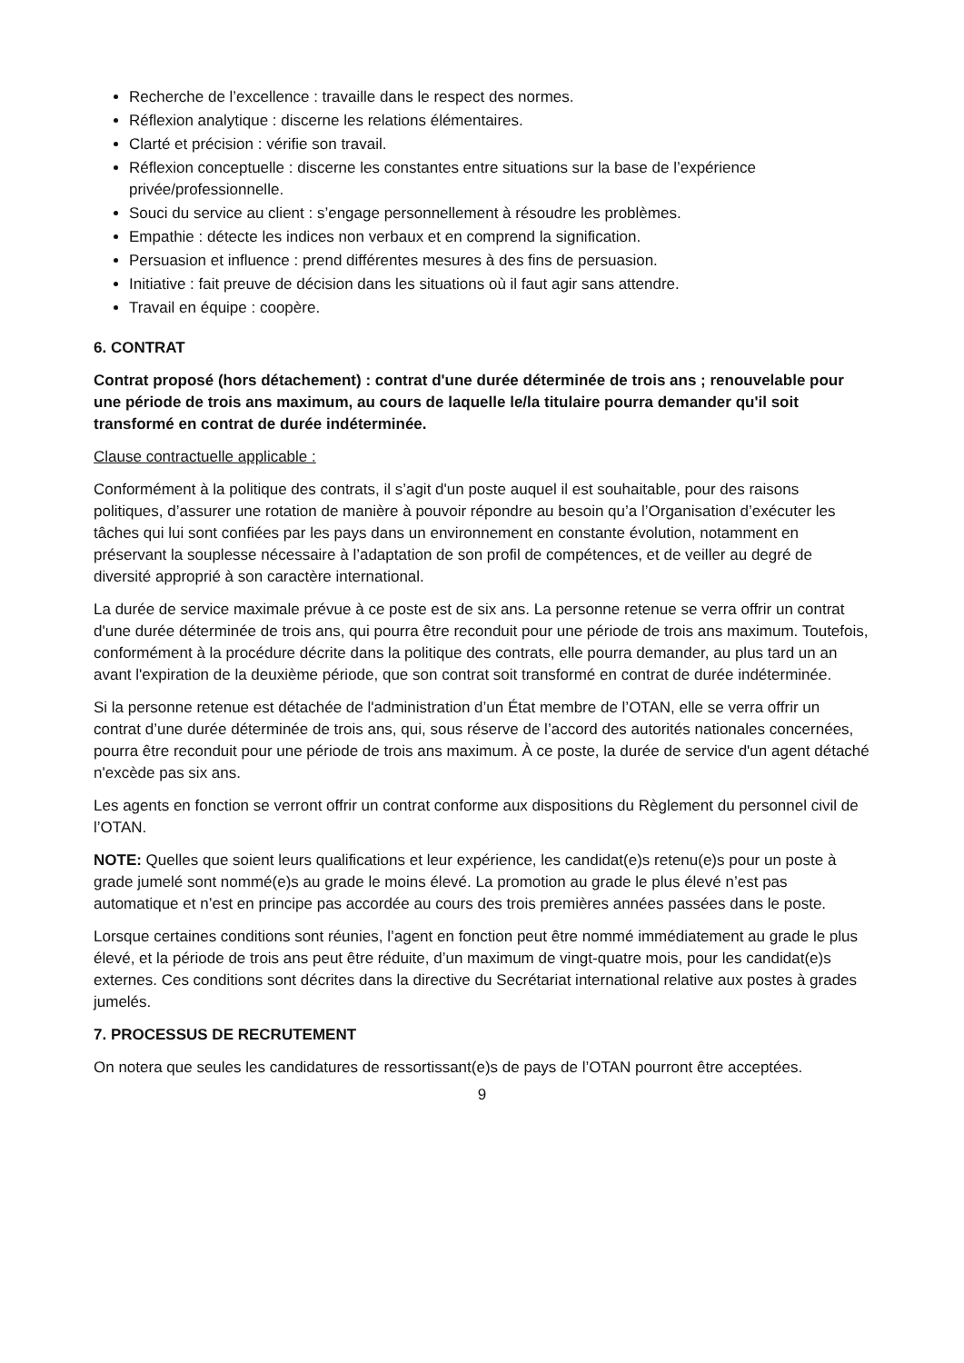Recherche de l’excellence : travaille dans le respect des normes.
Réflexion analytique : discerne les relations élémentaires.
Clarté et précision : vérifie son travail.
Réflexion conceptuelle : discerne les constantes entre situations sur la base de l’expérience privée/professionnelle.
Souci du service au client : s’engage personnellement à résoudre les problèmes.
Empathie : détecte les indices non verbaux et en comprend la signification.
Persuasion et influence : prend différentes mesures à des fins de persuasion.
Initiative : fait preuve de décision dans les situations où il faut agir sans attendre.
Travail en équipe : coopère.
6. CONTRAT
Contrat proposé (hors détachement) : contrat d'une durée déterminée de trois ans ; renouvelable pour une période de trois ans maximum, au cours de laquelle le/la titulaire pourra demander qu'il soit transformé en contrat de durée indéterminée.
Clause contractuelle applicable :
Conformément à la politique des contrats, il s’agit d'un poste auquel il est souhaitable, pour des raisons politiques, d’assurer une rotation de manière à pouvoir répondre au besoin qu’a l’Organisation d’exécuter les tâches qui lui sont confiées par les pays dans un environnement en constante évolution, notamment en préservant la souplesse nécessaire à l’adaptation de son profil de compétences, et de veiller au degré de diversité approprié à son caractère international.
La durée de service maximale prévue à ce poste est de six ans. La personne retenue se verra offrir un contrat d'une durée déterminée de trois ans, qui pourra être reconduit pour une période de trois ans maximum. Toutefois, conformément à la procédure décrite dans la politique des contrats, elle pourra demander, au plus tard un an avant l'expiration de la deuxième période, que son contrat soit transformé en contrat de durée indéterminée.
Si la personne retenue est détachée de l'administration d’un État membre de l’OTAN, elle se verra offrir un contrat d’une durée déterminée de trois ans, qui, sous réserve de l’accord des autorités nationales concernées, pourra être reconduit pour une période de trois ans maximum. À ce poste, la durée de service d'un agent détaché n'excède pas six ans.
Les agents en fonction se verront offrir un contrat conforme aux dispositions du Règlement du personnel civil de l’OTAN.
NOTE: Quelles que soient leurs qualifications et leur expérience, les candidat(e)s retenu(e)s pour un poste à grade jumelé sont nommé(e)s au grade le moins élevé. La promotion au grade le plus élevé n’est pas automatique et n’est en principe pas accordée au cours des trois premières années passées dans le poste.
Lorsque certaines conditions sont réunies, l’agent en fonction peut être nommé immédiatement au grade le plus élevé, et la période de trois ans peut être réduite, d’un maximum de vingt-quatre mois, pour les candidat(e)s externes. Ces conditions sont décrites dans la directive du Secrétariat international relative aux postes à grades jumelés.
7. PROCESSUS DE RECRUTEMENT
On notera que seules les candidatures de ressortissant(e)s de pays de l’OTAN pourront être acceptées.
9